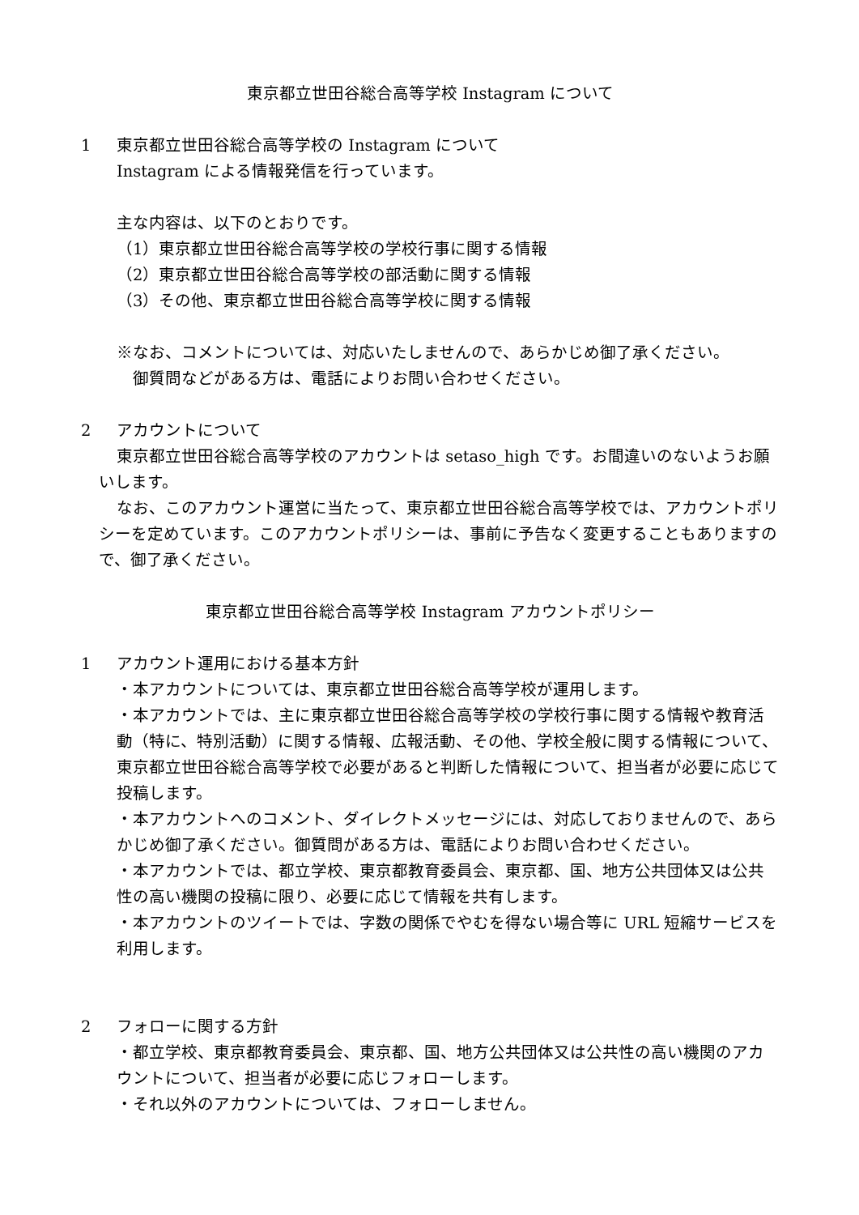東京都立世田谷総合高等学校 Instagram について
1 東京都立世田谷総合高等学校の Instagram について
Instagram による情報発信を行っています。
主な内容は、以下のとおりです。
（1）東京都立世田谷総合高等学校の学校行事に関する情報
（2）東京都立世田谷総合高等学校の部活動に関する情報
（3）その他、東京都立世田谷総合高等学校に関する情報
※なお、コメントについては、対応いたしませんので、あらかじめ御了承ください。
御質問などがある方は、電話によりお問い合わせください。
2 アカウントについて
東京都立世田谷総合高等学校のアカウントは setaso_high です。お間違いのないようお願いします。
なお、このアカウント運営に当たって、東京都立世田谷総合高等学校では、アカウントポリシーを定めています。このアカウントポリシーは、事前に予告なく変更することもありますので、御了承ください。
東京都立世田谷総合高等学校 Instagram アカウントポリシー
1 アカウント運用における基本方針
・本アカウントについては、東京都立世田谷総合高等学校が運用します。
・本アカウントでは、主に東京都立世田谷総合高等学校の学校行事に関する情報や教育活動（特に、特別活動）に関する情報、広報活動、その他、学校全般に関する情報について、東京都立世田谷総合高等学校で必要があると判断した情報について、担当者が必要に応じて投稿します。
・本アカウントへのコメント、ダイレクトメッセージには、対応しておりませんので、あらかじめ御了承ください。御質問がある方は、電話によりお問い合わせください。
・本アカウントでは、都立学校、東京都教育委員会、東京都、国、地方公共団体又は公共性の高い機関の投稿に限り、必要に応じて情報を共有します。
・本アカウントのツイートでは、字数の関係でやむを得ない場合等に URL 短縮サービスを利用します。
2 フォローに関する方針
・都立学校、東京都教育委員会、東京都、国、地方公共団体又は公共性の高い機関のアカウントについて、担当者が必要に応じフォローします。
・それ以外のアカウントについては、フォローしません。